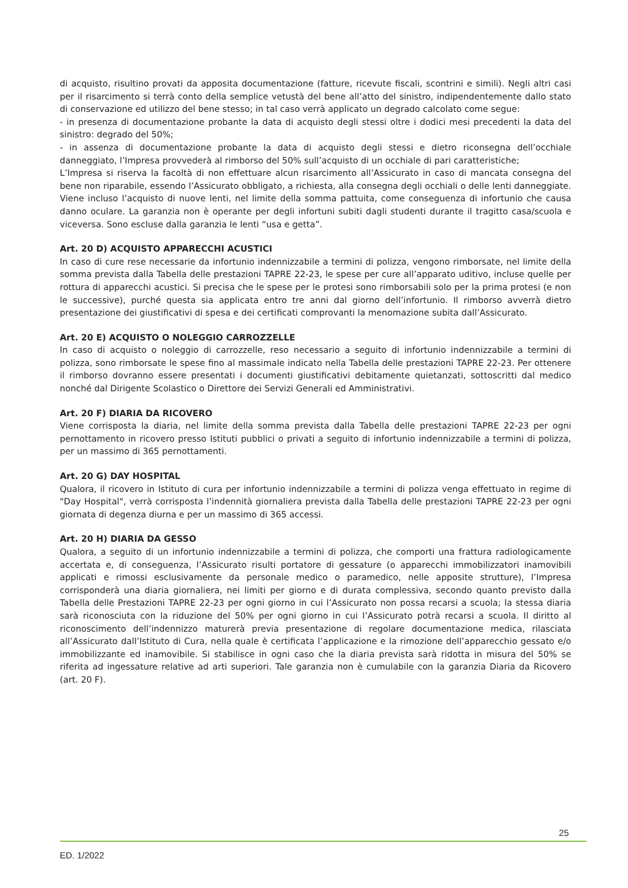di acquisto, risultino provati da apposita documentazione (fatture, ricevute fiscali, scontrini e simili). Negli altri casi per il risarcimento si terrà conto della semplice vetustà del bene all’atto del sinistro, indipendentemente dallo stato di conservazione ed utilizzo del bene stesso; in tal caso verrà applicato un degrado calcolato come segue:
- in presenza di documentazione probante la data di acquisto degli stessi oltre i dodici mesi precedenti la data del sinistro: degrado del 50%;
- in assenza di documentazione probante la data di acquisto degli stessi e dietro riconsegna dell’occhiale danneggiato, l’Impresa provvederà al rimborso del 50% sull’acquisto di un occhiale di pari caratteristiche;
L’Impresa si riserva la facoltà di non effettuare alcun risarcimento all’Assicurato in caso di mancata consegna del bene non riparabile, essendo l’Assicurato obbligato, a richiesta, alla consegna degli occhiali o delle lenti danneggiate. Viene incluso l’acquisto di nuove lenti, nel limite della somma pattuita, come conseguenza di infortunio che causa danno oculare. La garanzia non è operante per degli infortuni subiti dagli studenti durante il tragitto casa/scuola e viceversa. Sono escluse dalla garanzia le lenti “usa e getta”.
Art. 20 D) ACQUISTO APPARECCHI ACUSTICI
In caso di cure rese necessarie da infortunio indennizzabile a termini di polizza, vengono rimborsate, nel limite della somma prevista dalla Tabella delle prestazioni TAPRE 22-23, le spese per cure all’apparato uditivo, incluse quelle per rottura di apparecchi acustici. Si precisa che le spese per le protesi sono rimborsabili solo per la prima protesi (e non le successive), purché questa sia applicata entro tre anni dal giorno dell’infortunio. Il rimborso avverrà dietro presentazione dei giustificativi di spesa e dei certificati comprovanti la menomazione subita dall’Assicurato.
Art. 20 E) ACQUISTO O NOLEGGIO CARROZZELLE
In caso di acquisto o noleggio di carrozzelle, reso necessario a seguito di infortunio indennizzabile a termini di polizza, sono rimborsate le spese fino al massimale indicato nella Tabella delle prestazioni TAPRE 22-23. Per ottenere il rimborso dovranno essere presentati i documenti giustificativi debitamente quietanzati, sottoscritti dal medico nonché dal Dirigente Scolastico o Direttore dei Servizi Generali ed Amministrativi.
Art. 20 F) DIARIA DA RICOVERO
Viene corrisposta la diaria, nel limite della somma prevista dalla Tabella delle prestazioni TAPRE 22-23 per ogni pernottamento in ricovero presso Istituti pubblici o privati a seguito di infortunio indennizzabile a termini di polizza, per un massimo di 365 pernottamenti.
Art. 20 G) DAY HOSPITAL
Qualora, il ricovero in Istituto di cura per infortunio indennizzabile a termini di polizza venga effettuato in regime di "Day Hospital", verrà corrisposta l’indennità giornaliera prevista dalla Tabella delle prestazioni TAPRE 22-23 per ogni giornata di degenza diurna e per un massimo di 365 accessi.
Art. 20 H) DIARIA DA GESSO
Qualora, a seguito di un infortunio indennizzabile a termini di polizza, che comporti una frattura radiologicamente accertata e, di conseguenza, l’Assicurato risulti portatore di gessature (o apparecchi immobilizzatori inamovibili applicati e rimossi esclusivamente da personale medico o paramedico, nelle apposite strutture), l’Impresa corrisponderà una diaria giornaliera, nei limiti per giorno e di durata complessiva, secondo quanto previsto dalla Tabella delle Prestazioni TAPRE 22-23 per ogni giorno in cui l’Assicurato non possa recarsi a scuola; la stessa diaria sarà riconosciuta con la riduzione del 50% per ogni giorno in cui l’Assicurato potrà recarsi a scuola. Il diritto al riconoscimento dell’indennizzo maturerà previa presentazione di regolare documentazione medica, rilasciata all’Assicurato dall’Istituto di Cura, nella quale è certificata l’applicazione e la rimozione dell’apparecchio gessato e/o immobilizzante ed inamovibile. Si stabilisce in ogni caso che la diaria prevista sarà ridotta in misura del 50% se riferita ad ingessature relative ad arti superiori. Tale garanzia non è cumulabile con la garanzia Diaria da Ricovero (art. 20 F).
25
ED. 1/2022